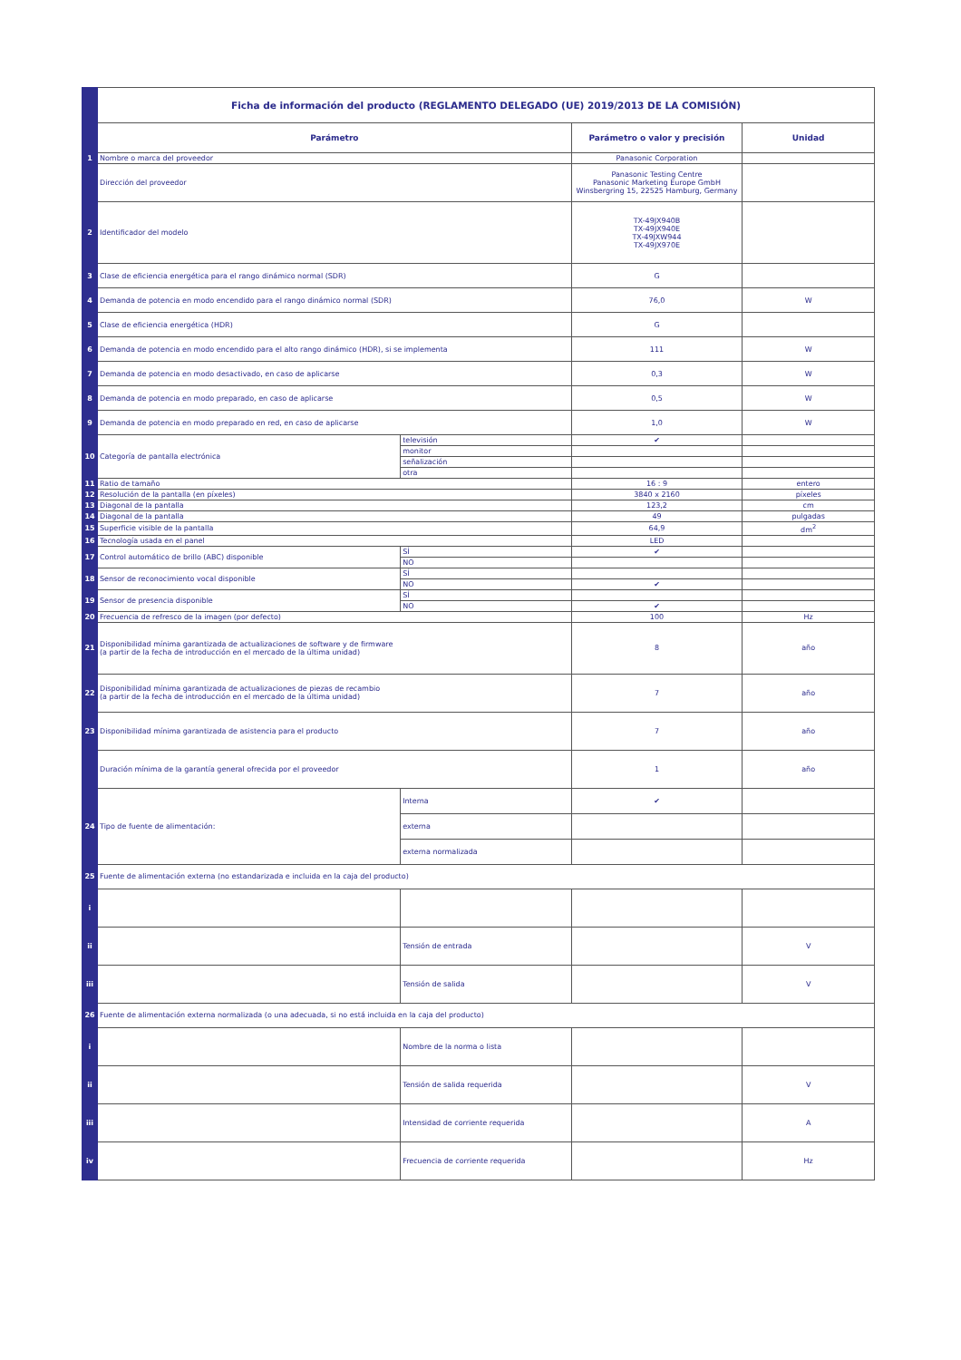| | Ficha de información del producto (REGLAMENTO DELEGADO (UE) 2019/2013 DE LA COMISIÓN) | | | |
| | Parámetro | | Parámetro o valor y precisión | Unidad |
| 1 | Nombre o marca del proveedor | | Panasonic Corporation | |
| | Dirección del proveedor | | Panasonic Testing Centre Panasonic Marketing Europe GmbH Winsbergring 15, 22525 Hamburg, Germany | |
| 2 | Identificador del modelo | | TX-49JX940B TX-49JX940E TX-49JXW944 TX-49JX970E | |
| 3 | Clase de eficiencia energética para el rango dinámico normal (SDR) | | G | |
| 4 | Demanda de potencia en modo encendido para el rango dinámico normal (SDR) | | 76,0 | W |
| 5 | Clase de eficiencia energética (HDR) | | G | |
| 6 | Demanda de potencia en modo encendido para el alto rango dinámico (HDR), si se implementa | | 111 | W |
| 7 | Demanda de potencia en modo desactivado, en caso de aplicarse | | 0,3 | W |
| 8 | Demanda de potencia en modo preparado, en caso de aplicarse | | 0,5 | W |
| 9 | Demanda de potencia en modo preparado en red, en caso de aplicarse | | 1,0 | W |
| 10 | Categoría de pantalla electrónica | televisión | ✔ | |
| | | monitor | | |
| | | señalización | | |
| | | otra | | |
| 11 | Ratio de tamaño | | 16 : 9 | entero |
| 12 | Resolución de la pantalla (en píxeles) | | 3840 x 2160 | píxeles |
| 13 | Diagonal de la pantalla | | 123,2 | cm |
| 14 | Diagonal de la pantalla | | 49 | pulgadas |
| 15 | Superficie visible de la pantalla | | 64,9 | dm<sup>2</sup> |
| 16 | Tecnología usada en el panel | | LED | |
| 17 | Control automático de brillo (ABC) disponible | SÍ | ✔ | |
| | | NO | | |
| 18 | Sensor de reconocimiento vocal disponible | SÍ | | |
| | | NO | ✔ | |
| 19 | Sensor de presencia disponible | SÍ | | |
| | | NO | ✔ | |
| 20 | Frecuencia de refresco de la imagen (por defecto) | | 100 | Hz |
| 21 | Disponibilidad mínima garantizada de actualizaciones de software y de firmware (a partir de la fecha de introducción en el mercado de la última unidad) | | 8 | año |
| 22 | Disponibilidad mínima garantizada de actualizaciones de piezas de recambio (a partir de la fecha de introducción en el mercado de la última unidad) | | 7 | año |
| 23 | Disponibilidad mínima garantizada de asistencia para el producto | | 7 | año |
| | Duración mínima de la garantía general ofrecida por el proveedor | | 1 | año |
| 24 | Tipo de fuente de alimentación: | Interna | ✔ | |
| | | externa | | |
| | | externa normalizada | | |
| 25 | Fuente de alimentación externa (no estandarizada e incluida en la caja del producto) | | | |
| i | | | | |
| ii | | Tensión de entrada | | V |
| iii | | Tensión de salida | | V |
| 26 | Fuente de alimentación externa normalizada (o una adecuada, si no está incluida en la caja del producto) | | | |
| i | | Nombre de la norma o lista | | |
| ii | | Tensión de salida requerida | | V |
| iii | | Intensidad de corriente requerida | | A |
| iv | | Frecuencia de corriente requerida | | Hz |